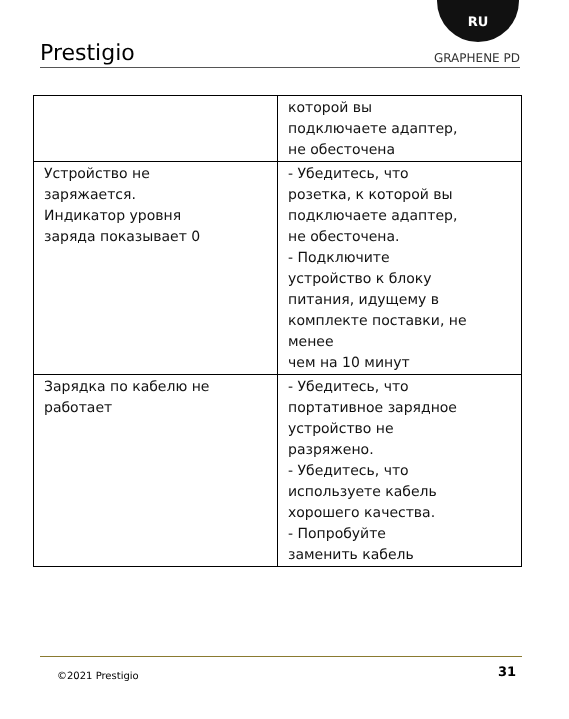RU
Prestigio GRAPHENE PD
| | которой вы подключаете адаптер, не обесточена |
| Устройство не заряжается. Индикатор уровня заряда показывает 0 | - Убедитесь, что розетка, к которой вы подключаете адаптер, не обесточена. - Подключите устройство к блоку питания, идущему в комплекте поставки, не менее чем на 10 минут |
| Зарядка по кабелю не работает | - Убедитесь, что портативное зарядное устройство не разряжено. - Убедитесь, что используете кабель хорошего качества. - Попробуйте заменить кабель |
©2021 Prestigio 31